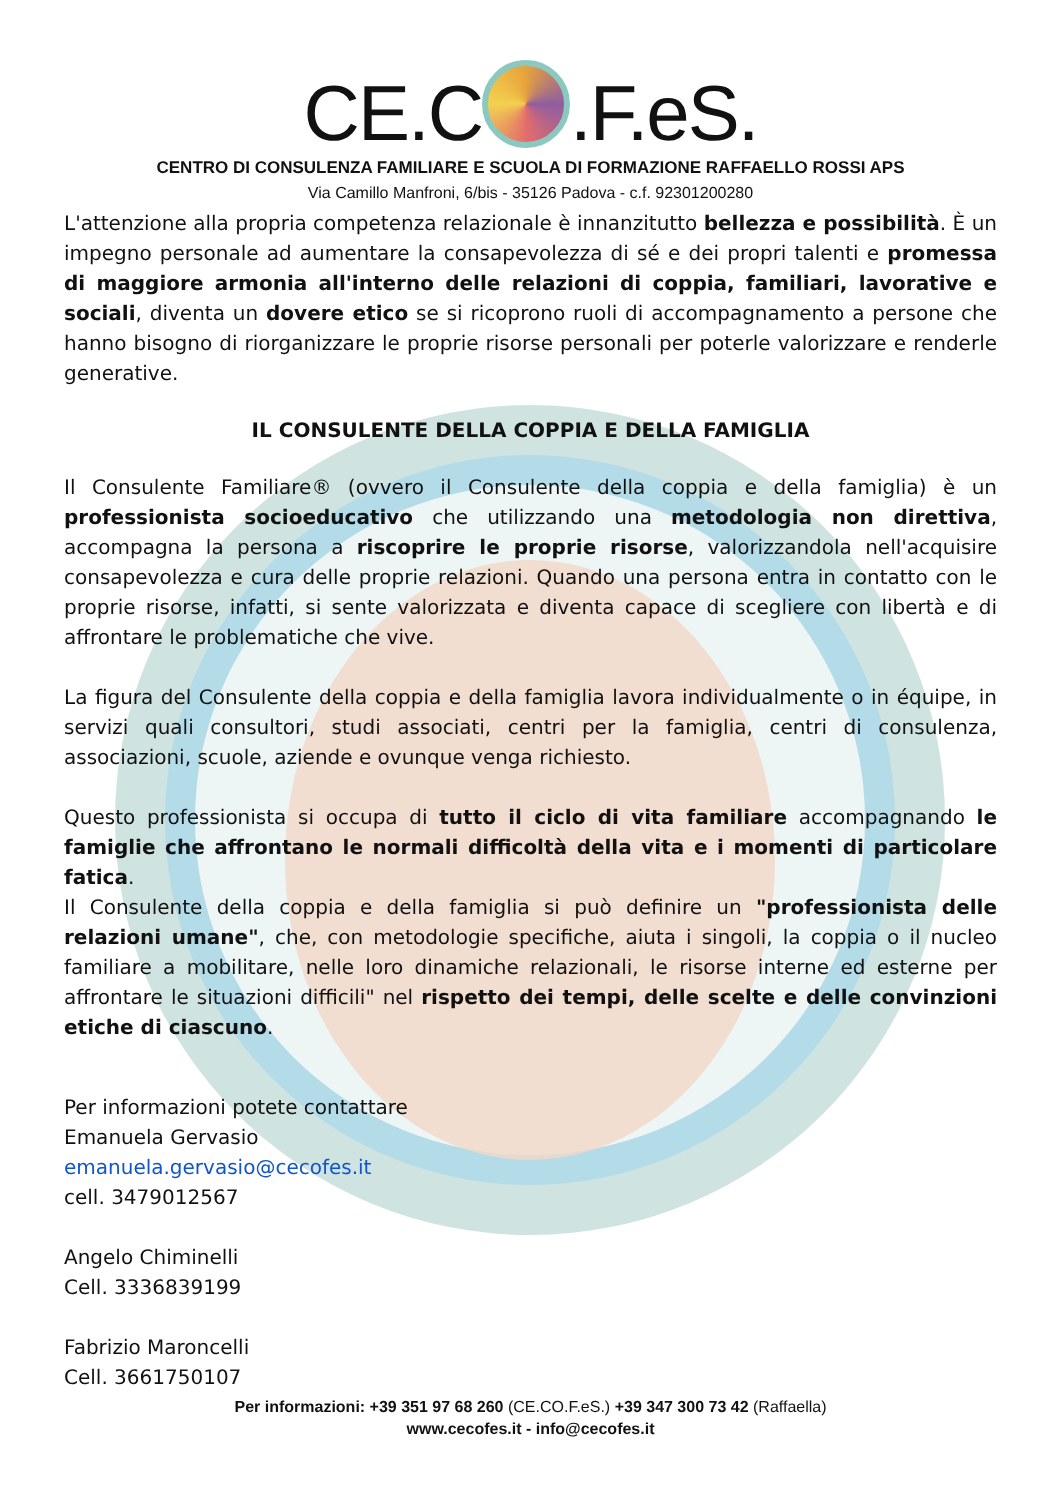CE.C .F.eS.
CENTRO DI CONSULENZA FAMILIARE E SCUOLA DI FORMAZIONE RAFFAELLO ROSSI APS
Via Camillo Manfroni, 6/bis - 35126 Padova - c.f. 92301200280
L'attenzione alla propria competenza relazionale è innanzitutto bellezza e possibilità. È un impegno personale ad aumentare la consapevolezza di sé e dei propri talenti e promessa di maggiore armonia all'interno delle relazioni di coppia, familiari, lavorative e sociali, diventa un dovere etico se si ricoprono ruoli di accompagnamento a persone che hanno bisogno di riorganizzare le proprie risorse personali per poterle valorizzare e renderle generative.
IL CONSULENTE DELLA COPPIA E DELLA FAMIGLIA
Il Consulente Familiare® (ovvero il Consulente della coppia e della famiglia) è un professionista socioeducativo che utilizzando una metodologia non direttiva, accompagna la persona a riscoprire le proprie risorse, valorizzandola nell'acquisire consapevolezza e cura delle proprie relazioni. Quando una persona entra in contatto con le proprie risorse, infatti, si sente valorizzata e diventa capace di scegliere con libertà e di affrontare le problematiche che vive.
La figura del Consulente della coppia e della famiglia lavora individualmente o in équipe, in servizi quali consultori, studi associati, centri per la famiglia, centri di consulenza, associazioni, scuole, aziende e ovunque venga richiesto.
Questo professionista si occupa di tutto il ciclo di vita familiare accompagnando le famiglie che affrontano le normali difficoltà della vita e i momenti di particolare fatica.
Il Consulente della coppia e della famiglia si può definire un "professionista delle relazioni umane", che, con metodologie specifiche, aiuta i singoli, la coppia o il nucleo familiare a mobilitare, nelle loro dinamiche relazionali, le risorse interne ed esterne per affrontare le situazioni difficili" nel rispetto dei tempi, delle scelte e delle convinzioni etiche di ciascuno.
Per informazioni potete contattare
Emanuela Gervasio
emanuela.gervasio@cecofes.it
cell. 3479012567
Angelo Chiminelli
Cell. 3336839199
Fabrizio Maroncelli
Cell. 3661750107
Per informazioni: +39 351 97 68 260 (CE.CO.F.eS.) +39 347 300 73 42 (Raffaella)
www.cecofes.it - info@cecofes.it